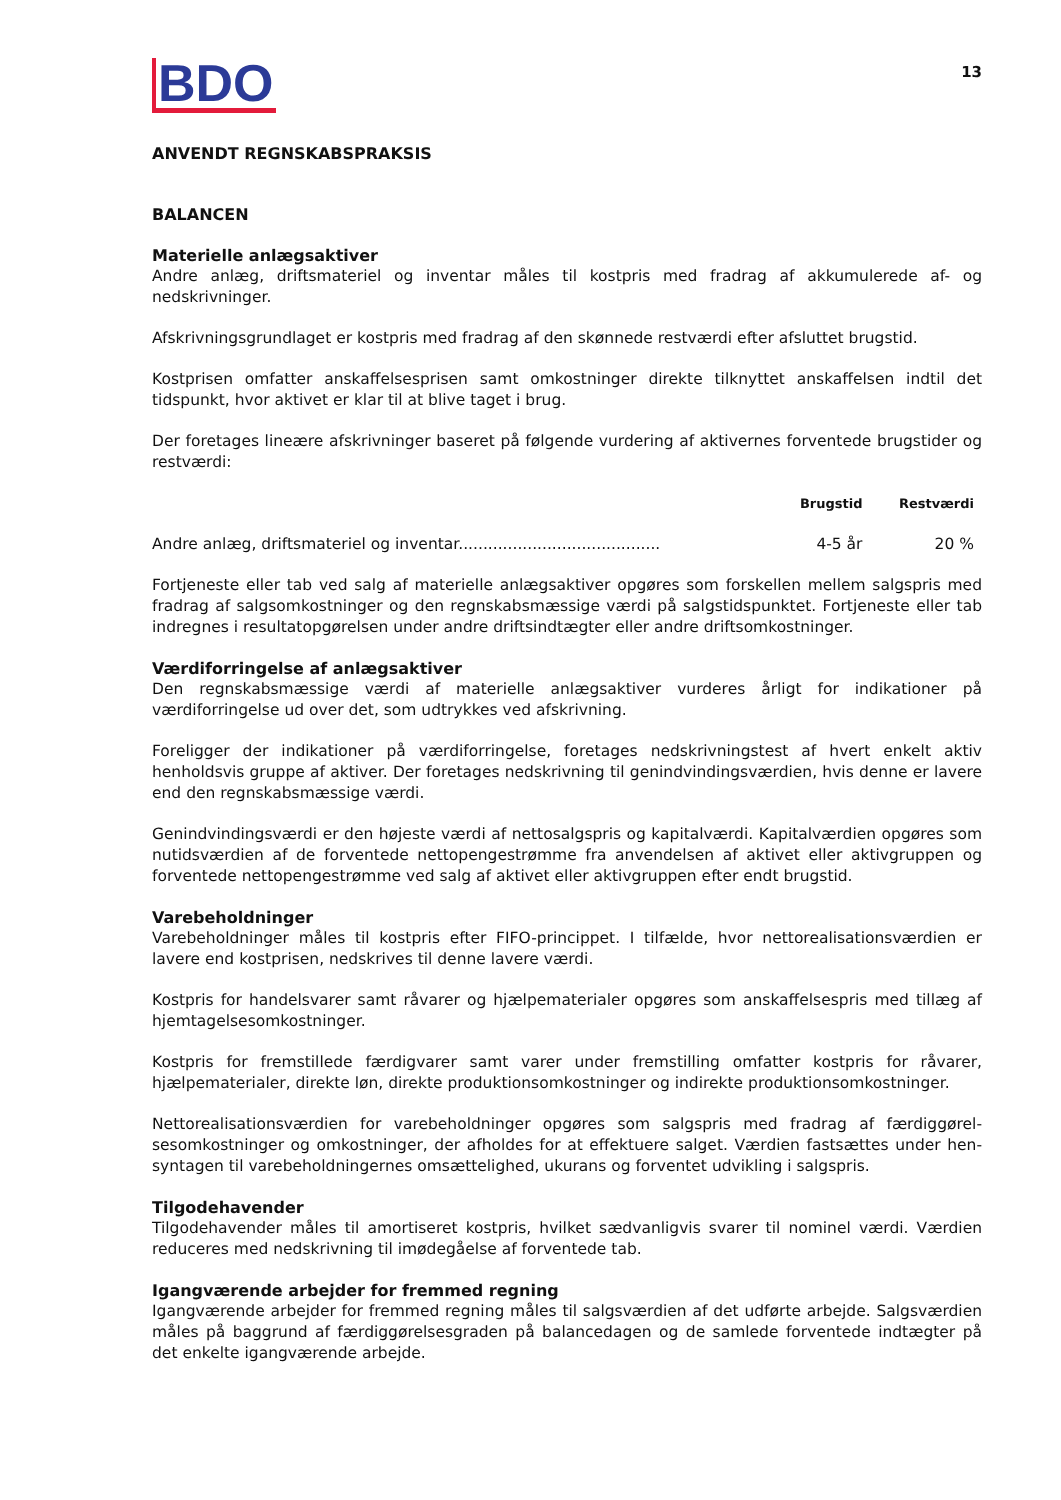13
BDO
ANVENDT REGNSKABSPRAKSIS
BALANCEN
Materielle anlægsaktiver
Andre anlæg, driftsmateriel og inventar måles til kostpris med fradrag af akkumulerede af- og nedskrivninger.
Afskrivningsgrundlaget er kostpris med fradrag af den skønnede restværdi efter afsluttet brugstid.
Kostprisen omfatter anskaffelsesprisen samt omkostninger direkte tilknyttet anskaffelsen indtil det tidspunkt, hvor aktivet er klar til at blive taget i brug.
Der foretages lineære afskrivninger baseret på følgende vurdering af aktivernes forventede brugstider og restværdi:
| | Brugstid | Restværdi |
| --- | --- | --- |
| Andre anlæg, driftsmateriel og inventar......................................... | 4-5 år | 20 % |
Fortjeneste eller tab ved salg af materielle anlægsaktiver opgøres som forskellen mellem salgspris med fradrag af salgsomkostninger og den regnskabsmæssige værdi på salgstidspunktet. Fortjeneste eller tab indregnes i resultatopgørelsen under andre driftsindtægter eller andre driftsomkostninger.
Værdiforringelse af anlægsaktiver
Den regnskabsmæssige værdi af materielle anlægsaktiver vurderes årligt for indikationer på værdiforringelse ud over det, som udtrykkes ved afskrivning.
Foreligger der indikationer på værdiforringelse, foretages nedskrivningstest af hvert enkelt aktiv henholdsvis gruppe af aktiver. Der foretages nedskrivning til genindvindingsværdien, hvis denne er lavere end den regnskabsmæssige værdi.
Genindvindingsværdi er den højeste værdi af nettosalgspris og kapitalværdi. Kapitalværdien opgøres som nutidsværdien af de forventede nettopengestrømme fra anvendelsen af aktivet eller aktivgruppen og forventede nettopengestrømme ved salg af aktivet eller aktivgruppen efter endt brugstid.
Varebeholdninger
Varebeholdninger måles til kostpris efter FIFO-princippet. I tilfælde, hvor nettorealisationsværdien er lavere end kostprisen, nedskrives til denne lavere værdi.
Kostpris for handelsvarer samt råvarer og hjælpematerialer opgøres som anskaffelsespris med tillæg af hjemtagelsesomkostninger.
Kostpris for fremstillede færdigvarer samt varer under fremstilling omfatter kostpris for råvarer, hjælpematerialer, direkte løn, direkte produktionsomkostninger og indirekte produktionsomkostninger.
Nettorealisationsværdien for varebeholdninger opgøres som salgspris med fradrag af færdiggørel-sesomkostninger og omkostninger, der afholdes for at effektuere salget. Værdien fastsættes under hen-syntagen til varebeholdningernes omsættelighed, ukurans og forventet udvikling i salgspris.
Tilgodehavender
Tilgodehavender måles til amortiseret kostpris, hvilket sædvanligvis svarer til nominel værdi. Værdien reduceres med nedskrivning til imødegåelse af forventede tab.
Igangværende arbejder for fremmed regning
Igangværende arbejder for fremmed regning måles til salgsværdien af det udførte arbejde. Salgsværdien måles på baggrund af færdiggørelsesgraden på balancedagen og de samlede forventede indtægter på det enkelte igangværende arbejde.